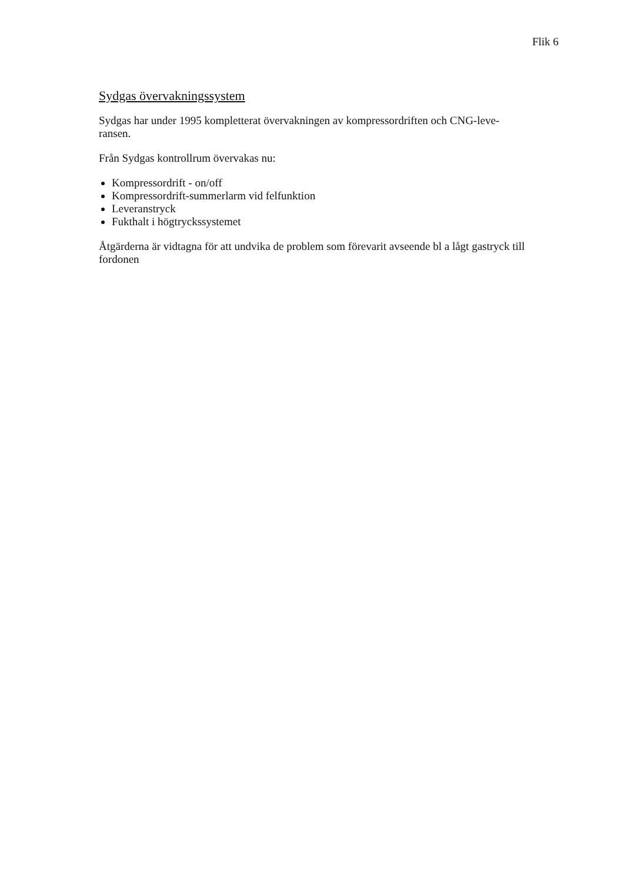Flik 6
Sydgas övervakningssystem
Sydgas har under 1995 kompletterat övervakningen av kompressordriften och CNG-leve-
ransen.
Från Sydgas kontrollrum övervakas nu:
Kompressordrift - on/off
Kompressordrift-summerlarm vid felfunktion
Leveranstryck
Fukthalt i högtryckssystemet
Åtgärderna är vidtagna för att undvika de problem som förevarit avseende bl a lågt gastryck till fordonen